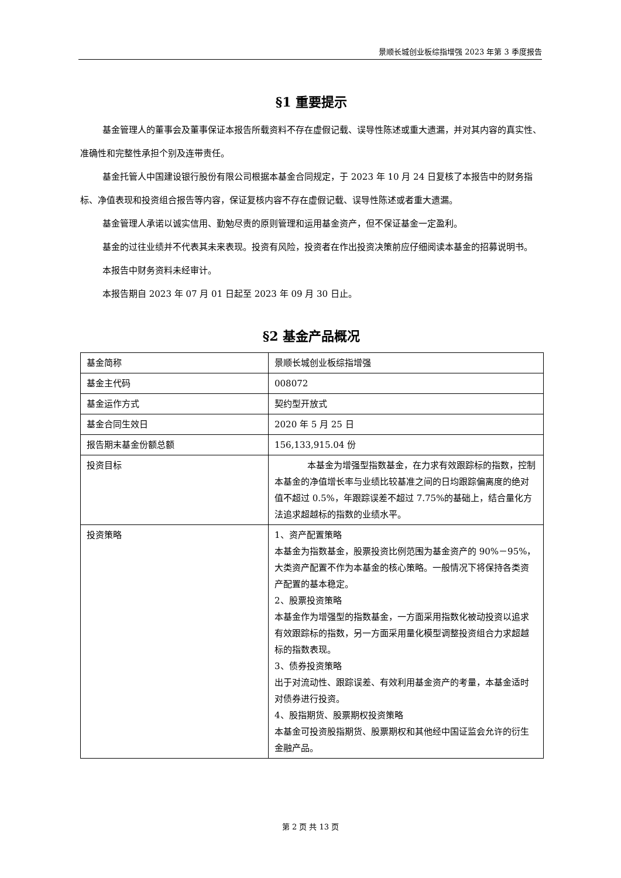景顺长城创业板综指增强 2023 年第 3 季度报告
§1 重要提示
基金管理人的董事会及董事保证本报告所载资料不存在虚假记载、误导性陈述或重大遗漏，并对其内容的真实性、准确性和完整性承担个别及连带责任。
基金托管人中国建设银行股份有限公司根据本基金合同规定，于 2023 年 10 月 24 日复核了本报告中的财务指标、净值表现和投资组合报告等内容，保证复核内容不存在虚假记载、误导性陈述或者重大遗漏。
基金管理人承诺以诚实信用、勤勉尽责的原则管理和运用基金资产，但不保证基金一定盈利。
基金的过往业绩并不代表其未来表现。投资有风险，投资者在作出投资决策前应仔细阅读本基金的招募说明书。
本报告中财务资料未经审计。
本报告期自 2023 年 07 月 01 日起至 2023 年 09 月 30 日止。
§2 基金产品概况
| 基金简称 | 景顺长城创业板综指增强 |
| 基金主代码 | 008072 |
| 基金运作方式 | 契约型开放式 |
| 基金合同生效日 | 2020 年 5 月 25 日 |
| 报告期末基金份额总额 | 156,133,915.04 份 |
| 投资目标 | 本基金为增强型指数基金，在力求有效跟踪标的指数，控制本基金的净值增长率与业绩比较基准之间的日均跟踪偏离度的绝对值不超过 0.5%，年跟踪误差不超过 7.75%的基础上，结合量化方法追求超越标的指数的业绩水平。 |
| 投资策略 | 1、资产配置策略 本基金为指数基金，股票投资比例范围为基金资产的 90%－95%，大类资产配置不作为本基金的核心策略。一般情况下将保持各类资产配置的基本稳定。 2、股票投资策略 本基金作为增强型的指数基金，一方面采用指数化被动投资以追求有效跟踪标的指数，另一方面采用量化模型调整投资组合力求超越标的指数表现。 3、债券投资策略 出于对流动性、跟踪误差、有效利用基金资产的考量，本基金适时对债券进行投资。 4、股指期货、股票期权投资策略 本基金可投资股指期货、股票期权和其他经中国证监会允许的衍生金融产品。 |
第 2 页 共 13 页